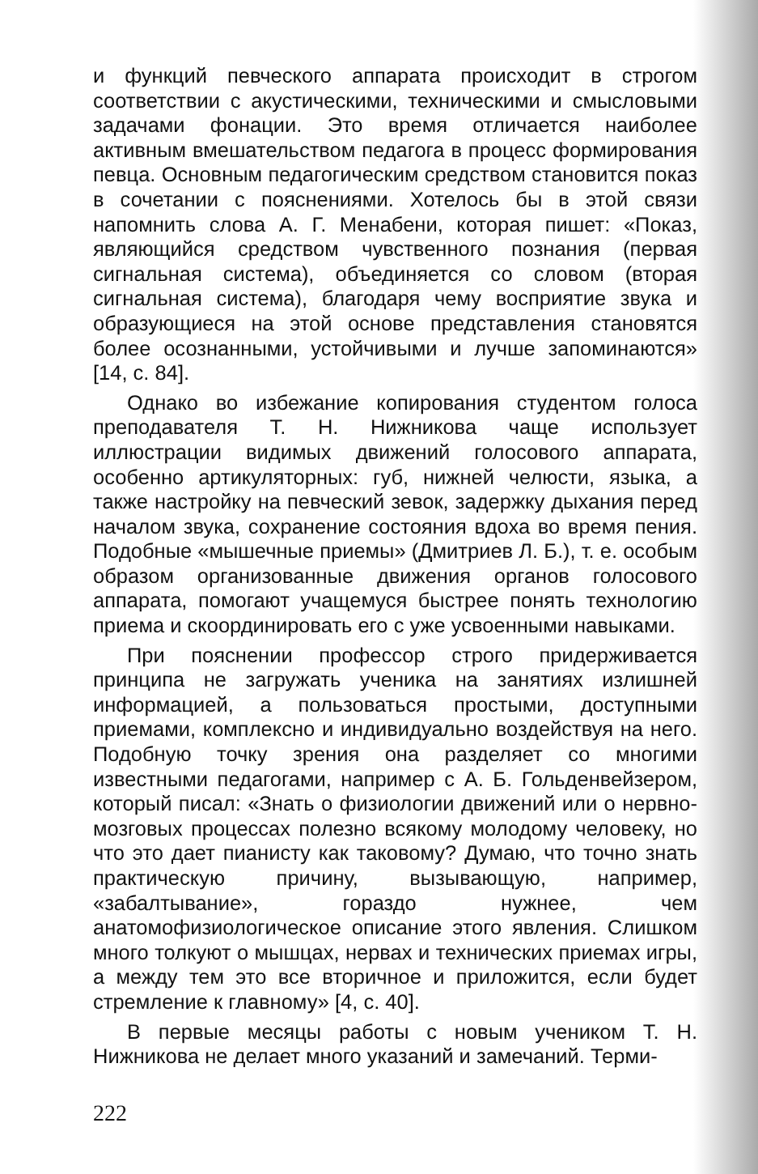и функций певческого аппарата происходит в строгом соответствии с акустическими, техническими и смысловыми задачами фонации. Это время отличается наиболее активным вмешательством педагога в процесс формирования певца. Основным педагогическим средством становится показ в сочетании с пояснениями. Хотелось бы в этой связи напомнить слова А. Г. Менабени, которая пишет: «Показ, являющийся средством чувственного познания (первая сигнальная система), объединяется со словом (вторая сигнальная система), благодаря чему восприятие звука и образующиеся на этой основе представления становятся более осознанными, устойчивыми и лучше запоминаются» [14, с. 84].
Однако во избежание копирования студентом голоса преподавателя Т. Н. Нижникова чаще использует иллюстрации видимых движений голосового аппарата, особенно артикуляторных: губ, нижней челюсти, языка, а также настройку на певческий зевок, задержку дыхания перед началом звука, сохранение состояния вдоха во время пения. Подобные «мышечные приемы» (Дмитриев Л. Б.), т. е. особым образом организованные движения органов голосового аппарата, помогают учащемуся быстрее понять технологию приема и скоординировать его с уже усвоенными навыками.
При пояснении профессор строго придерживается принципа не загружать ученика на занятиях излишней информацией, а пользоваться простыми, доступными приемами, комплексно и индивидуально воздействуя на него. Подобную точку зрения она разделяет со многими известными педагогами, например с А. Б. Гольденвейзером, который писал: «Знать о физиологии движений или о нервно-мозговых процессах полезно всякому молодому человеку, но что это дает пианисту как таковому? Думаю, что точно знать практическую причину, вызывающую, например, «забалтывание», гораздо нужнее, чем анатомофизиологическое описание этого явления. Слишком много толкуют о мышцах, нервах и технических приемах игры, а между тем это все вторичное и приложится, если будет стремление к главному» [4, с. 40].
В первые месяцы работы с новым учеником Т. Н. Нижникова не делает много указаний и замечаний. Терми-
222